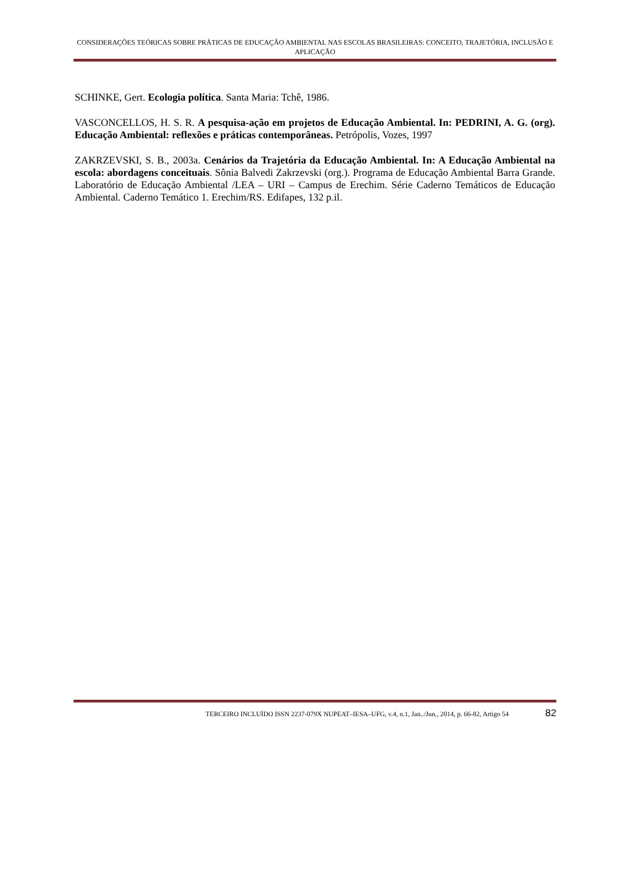CONSIDERAÇÕES TEÓRICAS SOBRE PRÁTICAS DE EDUCAÇÃO AMBIENTAL NAS ESCOLAS BRASILEIRAS: CONCEITO, TRAJETÓRIA, INCLUSÃO E APLICAÇÃO
SCHINKE, Gert. Ecologia política. Santa Maria: Tchê, 1986.
VASCONCELLOS, H. S. R. A pesquisa-ação em projetos de Educação Ambiental. In: PEDRINI, A. G. (org). Educação Ambiental: reflexões e práticas contemporâneas. Petrópolis, Vozes, 1997
ZAKRZEVSKI, S. B., 2003a. Cenários da Trajetória da Educação Ambiental. In: A Educação Ambiental na escola: abordagens conceituais. Sônia Balvedi Zakrzevski (org.). Programa de Educação Ambiental Barra Grande. Laboratório de Educação Ambiental /LEA – URI – Campus de Erechim. Série Caderno Temáticos de Educação Ambiental. Caderno Temático 1. Erechim/RS. Edifapes, 132 p.il.
TERCEIRO INCLUÍDO ISSN 2237-079X NUPEAT–IESA–UFG, v.4, n.1, Jan../Jun., 2014, p. 66-82, Artigo 54 82